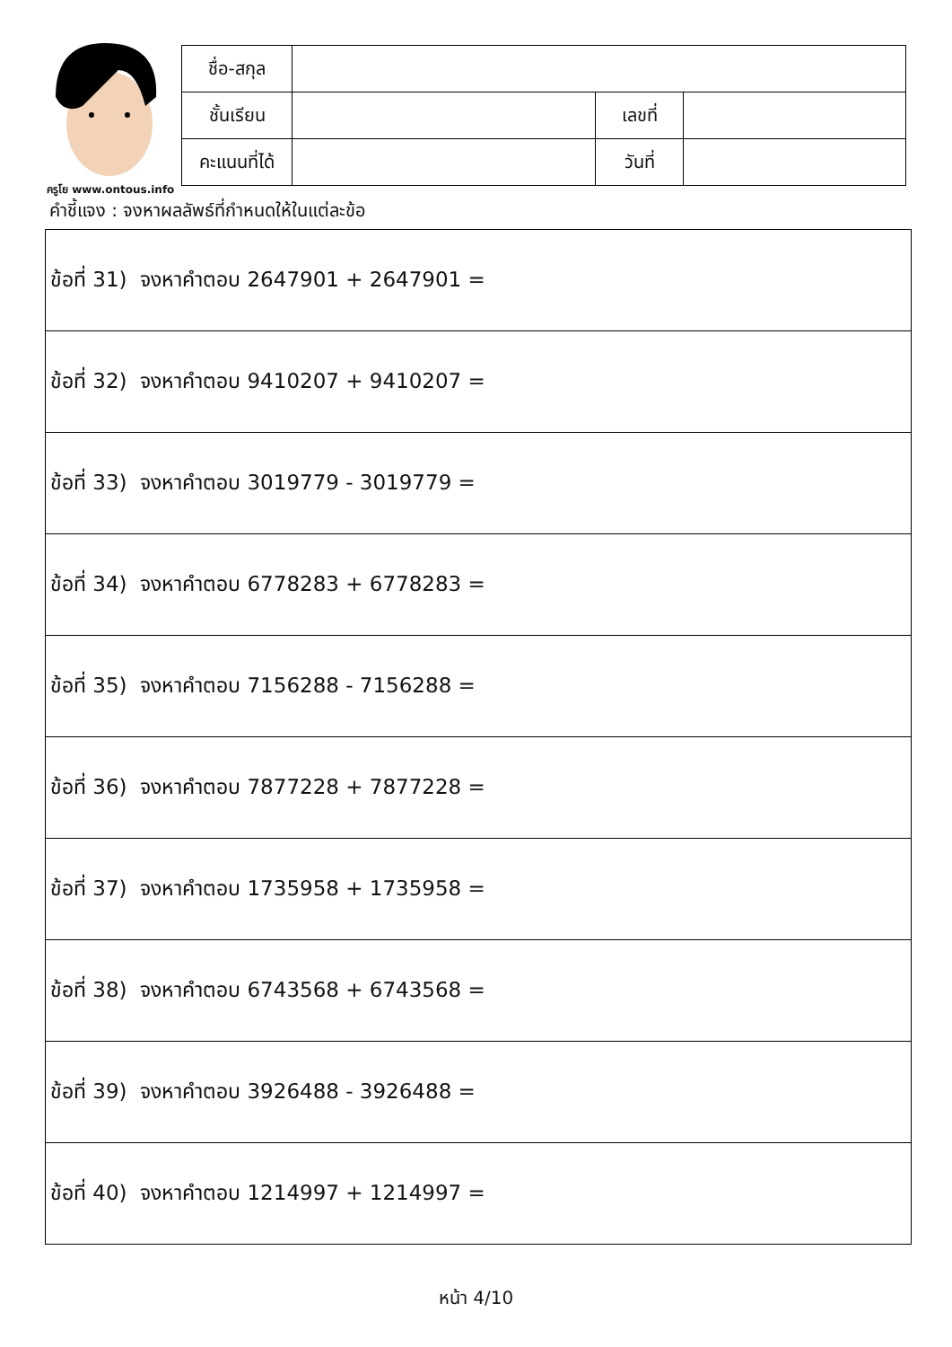ครูโย www.ontous.info
| ชื่อ-สกุล | | | |
| ชั้นเรียน | | เลขที่ | |
| คะแนนที่ได้ | | วันที่ | |
คำชี้แจง : จงหาผลลัพธ์ที่กำหนดให้ในแต่ละข้อ
| ข้อที่ 31) จงหาคำตอบ 2647901 + 2647901 = |
| ข้อที่ 32) จงหาคำตอบ 9410207 + 9410207 = |
| ข้อที่ 33) จงหาคำตอบ 3019779 - 3019779 = |
| ข้อที่ 34) จงหาคำตอบ 6778283 + 6778283 = |
| ข้อที่ 35) จงหาคำตอบ 7156288 - 7156288 = |
| ข้อที่ 36) จงหาคำตอบ 7877228 + 7877228 = |
| ข้อที่ 37) จงหาคำตอบ 1735958 + 1735958 = |
| ข้อที่ 38) จงหาคำตอบ 6743568 + 6743568 = |
| ข้อที่ 39) จงหาคำตอบ 3926488 - 3926488 = |
| ข้อที่ 40) จงหาคำตอบ 1214997 + 1214997 = |
หน้า 4/10